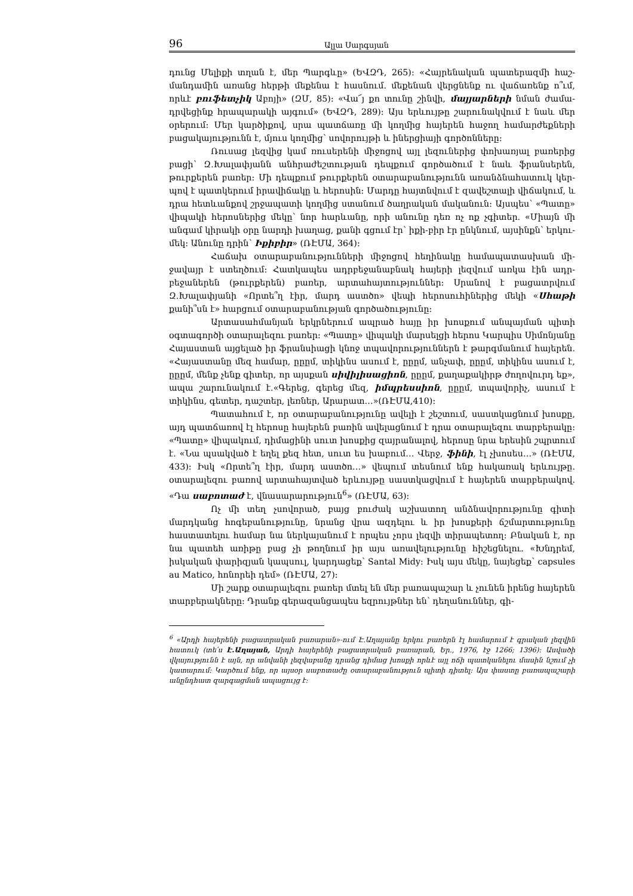96 Ալլա Սարգսյան
դունց Մելիքի տղան է, մեր Պարգևը» (ԵՎԶԴ, 265): «Հայրենական պատերազմի հաշ­մանդամին առանց հերթի մեքենա է հասնում. մեքենան վերցնենք ու վաճառենք ո՞ւմ, որևէ բուֆետչիկ Աբոյի» (ԶՄ, 85): «Վա՜յ քո տունը շինվի, մայյարների նման ժամա­դրվեցինք հրապարակի այգում» (ԵՎԶԴ, 289): Այս երևույթը շարունակվում է նաև մեր օրերում: Մեր կարծիքով, սրա պատճառը մի կողմից հայերեն հաջող համարժեքների բացակայությունն է, մյուս կողմից՝ սովորույթի և իներցիայի գործոնները:
Ռուսաց լեզվից կամ ռուսերենի միջոցով այլ լեզուներից փոխառյալ բառերից բացի՝ Զ.Խալափյանն անհրաժեշտության դեպքում գործածում է նաև ֆրանսերեն, թուրքերեն բառեր: Մի դեպքում թուրքերեն օտարաբանությունն առանձնահատուկ կեր­պով է պատկերում իրավիճակը և հերոսին: Մարդը հայտնվում է զավեշտալի վիճա­կում, և դրա հետևանքով շրջապատի կողմից ստանում ծաղրական մականուն: Այս­պես՝ «Պատը» վիպակի հերոսներից մեկը՝ նոր հարևանը, որի անունը դեռ ոչ ոք չգի­տեր. «Միայն մի անգամ կիրակի օրը նարդի խաղաց, քանի գցում էր՝ իքի-բիր էր ընկ­նում, այսինքն՝ երկու-մեկ: Անունը դրին՝ Իքիբիր» (ՌԷՄԱ, 364):
Հաճախ օտարաբանությունների միջոցով հեղինակը համապատասխան մի­ջավայր է ստեղծում: Հատկապես ադրբեջանաբնակ հայերի լեզվում առկա էին ադր­բեջաներեն (թուրքերեն) բառեր, արտահայտություններ: Սրանով է բացատրվում Զ.Խալափյանի «Որտե՞ղ էիր, մարդ աստծո» վեպի հերոսուհիներից մեկի «Սհաթի քանի՞սն է» հարցում օտարաբանության գործածությունը:
Արտասահմանյան երկրներում ապրած հայը իր խոսքում անպայման պիտի օգտագործի օտարալեզու բառեր: «Պատը» վիպակի մարսելցի հերոս Կարպիս Սիմոն­յանը Հայաստան այցելած իր ֆրանսիացի կնոջ տպավորություններն է թարգմանում հայերեն. «Հայաստանը մեզ համար, ըըըմ, տիկինս ասում է, ըըըմ, անչափ, ըըըմ, տի­կինս ասում է, ըըըմ, մենք չենք գիտեր, որ այսքան սիվիլիսացիոն, ըըըմ, քաղաքակիրթ ժողովուրդ եք», ապա շարունակում է.«Գերեց, գերեց մեզ, իմպրեսսիոն, ըըըմ, տպավո­րիչ, ասում է տիկինս, գետեր, դաշտեր, լեռներ, Արարատ…»(ՌԷՄԱ,410):
Պատահում է, որ օտարաբանությունը ավելի է շեշտում, սաստկացնում խոսքը, այդ պատճառով էլ հերոսը հայերեն բառին ավելացնում է դրա օտարալեզու տարբե­րակը: «Պատը» վիպակում, դիմացինի սուտ խոսքից զայրանալով, հերոսը նրա երեսին շպրտում է. «Նա պսակված է եղել քեզ հետ, սուտ ես խաբում… Վերջ, ֆինի, էլ չխո­սես…» (ՌԷՄԱ, 433): Իսկ «Որտե՞ղ էիր, մարդ աստծո…» վեպում տեսնում ենք հակա­ռակ երևույթը. օտարալեզու բառով արտահայտված երևույթը սաստկացվում է հա­յերեն տարբերակով. «Դա սաբոտաժ է, վնասարարություն<sup>6</sup>» (ՌԷՄԱ, 63):
Ոչ մի տեղ չսովորած, բայց բուժակ աշխատող անձնավորությունը գիտի մարդկանց հոգեբանությունը, նրանց վրա ազդելու և իր խոսքերի ճշմարտությունը հաստատելու համար նա ներկայանում է որպես չորս լեզվի տիրապետող: Բնական է, որ նա պատեհ առիթը բաց չի թողնում իր այս առավելությունը հիշեցնելու. «Խնդրեմ, իսկական փարիզյան կապսուլ, կարդացեք՝ Santal Midy: Իսկ այս մեկը, նայեցեք՝ capsules au Matico, հոնորեի դեմ» (ՌԷՄԱ, 27):
Մի շարք օտարալեզու բառեր մտել են մեր բառապաշար և չունեն իրենց հայերեն տարբերակները: Դրանք գերազանցապես եզրույթներ են՝ դեղանուններ, գի-
<sup>6</sup> «Արդի հայերենի բացատրական բառարան»-ում Է.Աղայանը երկու բառերն էլ համարում է գրական լեզվին հատուկ (տե՛ս Է.Աղայան, Արդի հայերենի բացատրական բառարան, Եր., 1976, էջ 1266; 1396): Ասվածի վկայությունն է այն, որ անվանի լեզվաբանը դրանց դիմաց խոս­քի որևէ այլ ոճի պատկանելու մասին նշում չի կատարում: Կարծում ենք, որ այսօր սաբոտաժը օտարաբանություն պիտի դիտել: Այս փաստը բառապաշարի անընդհատ զարգացման ապա­ցույց է: